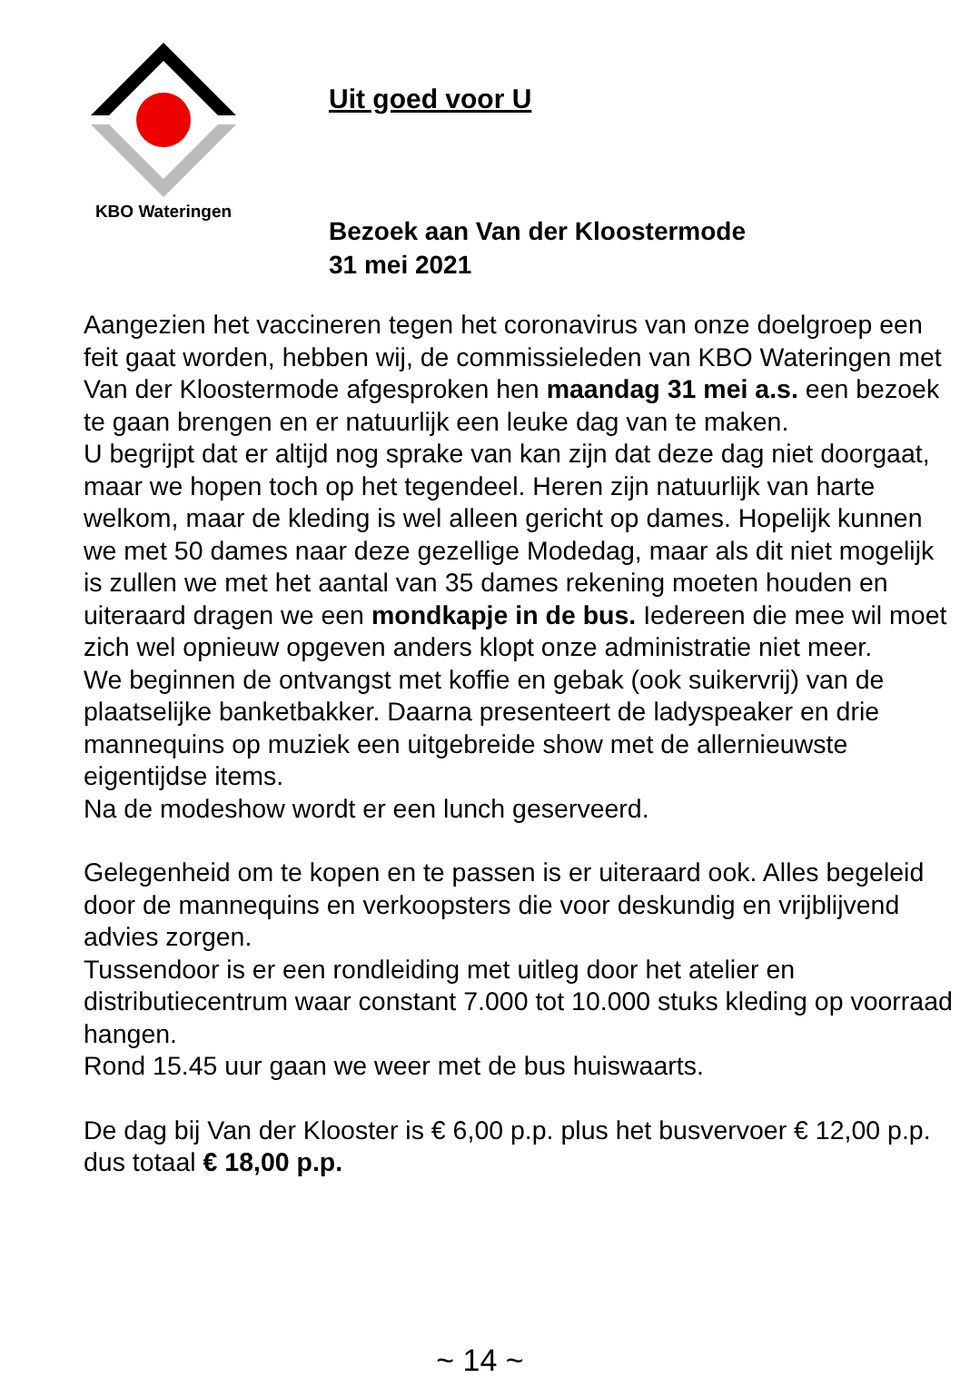KBO Wateringen
Uit goed voor U
Bezoek aan Van der Kloostermode
31 mei 2021
Aangezien het vaccineren tegen het coronavirus van onze doelgroep een feit gaat worden, hebben wij, de commissieleden van KBO Wateringen met Van der Kloostermode afgesproken hen maandag 31 mei a.s. een bezoek te gaan brengen en er natuurlijk een leuke dag van te maken.
U begrijpt dat er altijd nog sprake van kan zijn dat deze dag niet doorgaat, maar we hopen toch op het tegendeel. Heren zijn natuurlijk van harte welkom, maar de kleding is wel alleen gericht op dames. Hopelijk kunnen we met 50 dames naar deze gezellige Modedag, maar als dit niet mogelijk is zullen we met het aantal van 35 dames rekening moeten houden en uiteraard dragen we een mondkapje in de bus. Iedereen die mee wil moet zich wel opnieuw opgeven anders klopt onze administratie niet meer.
We beginnen de ontvangst met koffie en gebak (ook suikervrij) van de plaatselijke banketbakker. Daarna presenteert de ladyspeaker en drie mannequins op muziek een uitgebreide show met de allernieuwste eigentijdse items.
Na de modeshow wordt er een lunch geserveerd.
Gelegenheid om te kopen en te passen is er uiteraard ook. Alles begeleid door de mannequins en verkoopsters die voor deskundig en vrijblijvend advies zorgen.
Tussendoor is er een rondleiding met uitleg door het atelier en distributiecentrum waar constant 7.000 tot 10.000 stuks kleding op voorraad hangen.
Rond 15.45 uur gaan we weer met de bus huiswaarts.
De dag bij Van der Klooster is € 6,00 p.p. plus het busvervoer € 12,00 p.p. dus totaal € 18,00 p.p.
~ 14 ~